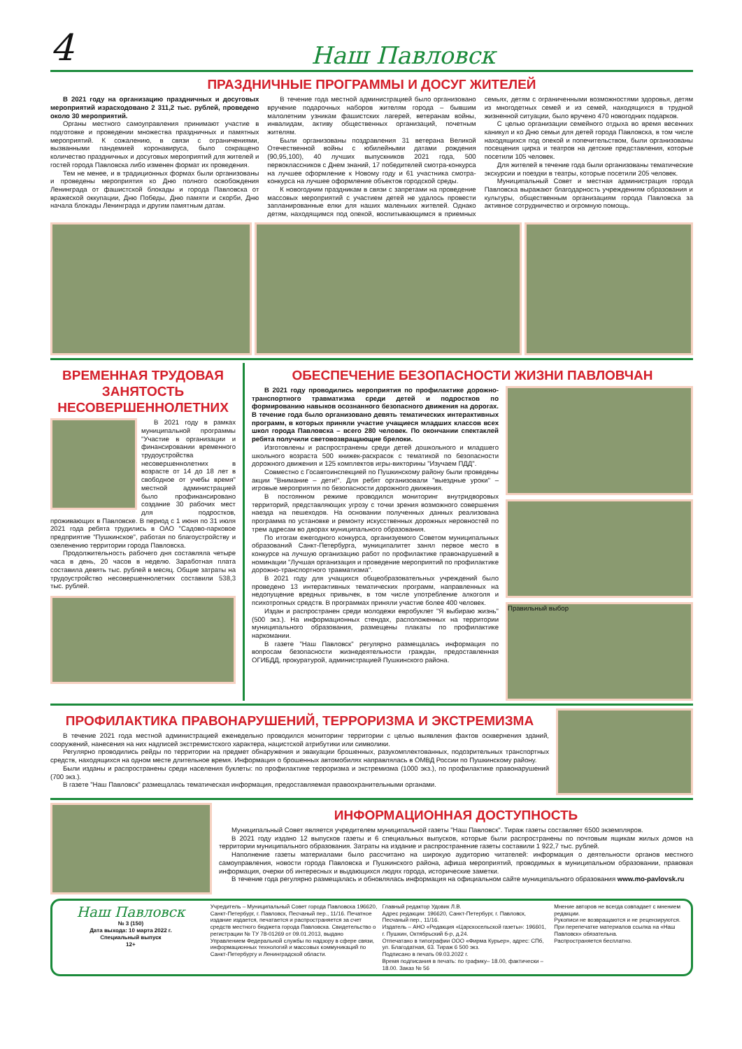4
Наш Павловск
ПРАЗДНИЧНЫЕ ПРОГРАММЫ И ДОСУГ ЖИТЕЛЕЙ
В 2021 году на организацию праздничных и досуговых мероприятий израсходовано 2 311,2 тыс. рублей, проведено около 30 мероприятий.
Органы местного самоуправления принимают участие в подготовке и проведении множества праздничных и памятных мероприятий. К сожалению, в связи с ограничениями, вызванными пандемией коронавируса, было сокращено количество праздничных и досуговых мероприятий для жителей и гостей города Павловска либо изменен формат их проведения.
Тем не менее, и в традиционных формах были организованы и проведены мероприятия ко Дню полного освобождения Ленинграда от фашистской блокады и города Павловска от вражеской оккупации, Дню Победы, Дню памяти и скорби, Дню начала блокады Ленинграда и другим памятным датам.
В течение года местной администрацией было организовано вручение подарочных наборов жителям города – бывшим малолетним узникам фашистских лагерей, ветеранам войны, инвалидам, активу общественных организаций, почетным жителям.
Были организованы поздравления 31 ветерана Великой Отечественной войны с юбилейными датами рождения (90,95,100), 40 лучших выпускников 2021 года, 500 первоклассников с Днем знаний, 17 победителей смотра-конкурса на лучшее оформление к Новому году и 61 участника смотра-конкурса на лучшее оформление объектов городской среды.
К новогодним праздникам в связи с запретами на проведение массовых мероприятий с участием детей не удалось провести запланированные елки для наших маленьких жителей. Однако детям, находящимся под опекой, воспитывающимся в приемных семьях, детям с ограниченными возможностями здоровья, детям из многодетных семей и из семей, находящихся в трудной жизненной ситуации, было вручено 470 новогодних подарков.
С целью организации семейного отдыха во время весенних каникул и ко Дню семьи для детей города Павловска, в том числе находящихся под опекой и попечительством, были организованы посещения цирка и театров на детские представления, которые посетили 105 человек.
Для жителей в течение года были организованы тематические экскурсии и поездки в театры, которые посетили 205 человек.
Муниципальный Совет и местная администрация города Павловска выражают благодарность учреждениям образования и культуры, общественным организациям города Павловска за активное сотрудничество и огромную помощь.
ВРЕМЕННАЯ ТРУДОВАЯ ЗАНЯТОСТЬ НЕСОВЕРШЕННОЛЕТНИХ
В 2021 году в рамках муниципальной программы "Участие в организации и финансировании временного трудоустройства несовершеннолетних в возрасте от 14 до 18 лет в свободное от учебы время" местной администрацией было профинансировано создание 30 рабочих мест для подростков, проживающих в Павловске. В период с 1 июня по 31 июля 2021 года ребята трудились в ОАО "Садово-парковое предприятие "Пушкинское", работая по благоустройству и озеленению территории города Павловска.
Продолжительность рабочего дня составляла четыре часа в день, 20 часов в неделю. Заработная плата составила девять тыс. рублей в месяц. Общие затраты на трудоустройство несовершеннолетних составили 538,3 тыс. рублей.
ОБЕСПЕЧЕНИЕ БЕЗОПАСНОСТИ ЖИЗНИ ПАВЛОВЧАН
В 2021 году проводились мероприятия по профилактике дорожно-транспортного травматизма среди детей и подростков по формированию навыков осознанного безопасного движения на дорогах. В течение года было организовано девять тематических интерактивных программ, в которых приняли участие учащиеся младших классов всех школ города Павловска – всего 280 человек. По окончании спектаклей ребята получили световозвращающие брелоки.
Изготовлены и распространены среди детей дошкольного и младшего школьного возраста 500 книжек-раскрасок с тематикой по безопасности дорожного движения и 125 комплектов игры-викторины "Изучаем ПДД".
Совместно с Госавтоинспекцией по Пушкинскому району были проведены акции "Внимание – дети!". Для ребят организовали "выездные уроки" – игровые мероприятия по безопасности дорожного движения.
В постоянном режиме проводился мониторинг внутридворовых территорий, представляющих угрозу с точки зрения возможного совершения наезда на пешеходов. На основании полученных данных реализована программа по установке и ремонту искусственных дорожных неровностей по трем адресам во дворах муниципального образования.
По итогам ежегодного конкурса, организуемого Советом муниципальных образований Санкт-Петербурга, муниципалитет занял первое место в конкурсе на лучшую организацию работ по профилактике правонарушений в номинации "Лучшая организация и проведение мероприятий по профилактике дорожно-транспортного травматизма".
В 2021 году для учащихся общеобразовательных учреждений было проведено 13 интерактивных тематических программ, направленных на недопущение вредных привычек, в том числе употребление алкоголя и психотропных средств. В программах приняли участие более 400 человек.
Издан и распространен среди молодежи евробуклет "Я выбираю жизнь" (500 экз.). На информационных стендах, расположенных на территории муниципального образования, размещены плакаты по профилактике наркомании.
В газете "Наш Павловск" регулярно размещалась информация по вопросам безопасности жизнедеятельности граждан, предоставленная ОГИБДД, прокуратурой, администрацией Пушкинского района.
Правильный выбор
ПРОФИЛАКТИКА ПРАВОНАРУШЕНИЙ, ТЕРРОРИЗМА И ЭКСТРЕМИЗМА
В течение 2021 года местной администрацией еженедельно проводился мониторинг территории с целью выявления фактов осквернения зданий, сооружений, нанесения на них надписей экстремистского характера, нацистской атрибутики или символики.
Регулярно проводились рейды по территории на предмет обнаружения и эвакуации брошенных, разукомплектованных, подозрительных транспортных средств, находящихся на одном месте длительное время. Информация о брошенных автомобилях направлялась в ОМВД России по Пушкинскому району.
Были изданы и распространены среди населения буклеты: по профилактике терроризма и экстремизма (1000 экз.), по профилактике правонарушений (700 экз.).
В газете "Наш Павловск" размещалась тематическая информация, предоставляемая правоохранительными органами.
ИНФОРМАЦИОННАЯ ДОСТУПНОСТЬ
Муниципальный Совет является учредителем муниципальной газеты "Наш Павловск". Тираж газеты составляет 6500 экземпляров.
В 2021 году издано 12 выпусков газеты и 6 специальных выпусков, которые были распространены по почтовым ящикам жилых домов на территории муниципального образования. Затраты на издание и распространение газеты составили 1 922,7 тыс. рублей.
Наполнение газеты материалами было рассчитано на широкую аудиторию читателей: информация о деятельности органов местного самоуправления, новости города Павловска и Пушкинского района, афиша мероприятий, проводимых в муниципальном образовании, правовая информация, очерки об интересных и выдающихся людях города, исторические заметки.
В течение года регулярно размещалась и обновлялась информация на официальном сайте муниципального образования www.mo-pavlovsk.ru
Наш Павловск
№ 3 (150)
Дата выхода: 10 марта 2022 г.
Специальный выпуск
12+
Учредитель – Муниципальный Совет города Павловска 196620, Санкт-Петербург, г. Павловск, Песчаный пер., 11/16. Печатное издание издается, печатается и распространяется за счет средств местного бюджета города Павловска. Свидетельство о регистрации № ТУ 78-01269 от 09.01.2013, выдано Управлением Федеральной службы по надзору в сфере связи, информационных технологий и массовых коммуникаций по Санкт-Петербургу и Ленинградской области.
Главный редактор Удовик Л.В.
Адрес редакции: 196620, Санкт-Петербург, г. Павловск, Песчаный пер., 11/16.
Издатель – АНО «Редакция «Царскосельской газеты»: 196601, г. Пушкин, Октябрьский б-р, д.24.
Отпечатано в типографии ООО «Фирма Курьер», адрес: СПб, ул. Благодатная, 63. Тираж 6 500 экз.
Подписано в печать 09.03.2022 г.
Время подписания в печать: по графику– 18.00, фактически – 18.00. Заказ № 56
Мнение авторов не всегда совпадает с мнением редакции.
Рукописи не возвращаются и не рецензируются.
При перепечатке материалов ссылка на «Наш Павловск» обязательна.
Распространяется бесплатно.